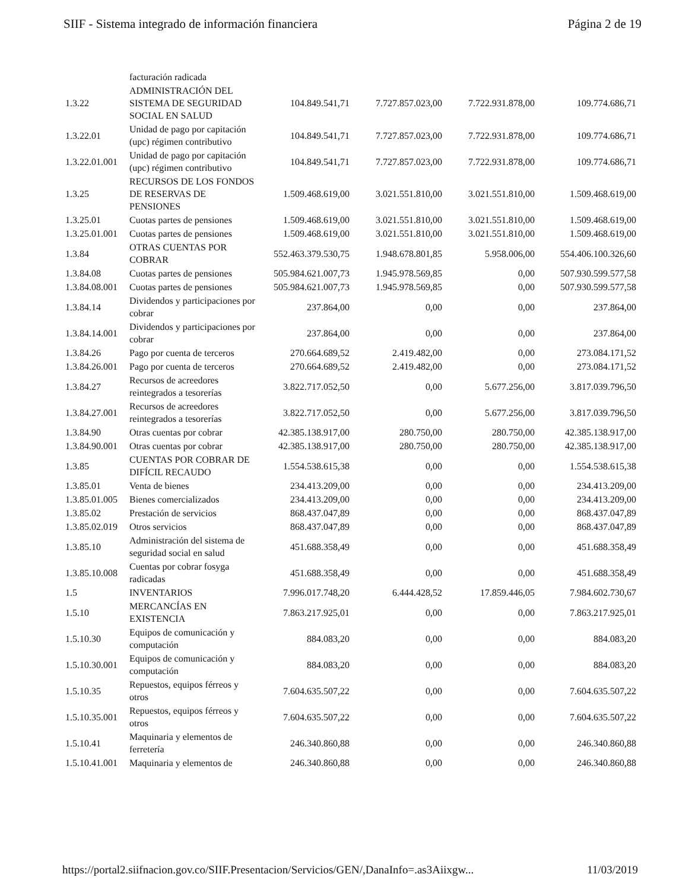SIIF - Sistema integrado de información financiera Página 2 de 19
| | facturación radicada | | | | |
| 1.3.22 | ADMINISTRACIÓN DEL SISTEMA DE SEGURIDAD SOCIAL EN SALUD | 104.849.541,71 | 7.727.857.023,00 | 7.722.931.878,00 | 109.774.686,71 |
| 1.3.22.01 | Unidad de pago por capitación (upc) régimen contributivo | 104.849.541,71 | 7.727.857.023,00 | 7.722.931.878,00 | 109.774.686,71 |
| 1.3.22.01.001 | Unidad de pago por capitación (upc) régimen contributivo | 104.849.541,71 | 7.727.857.023,00 | 7.722.931.878,00 | 109.774.686,71 |
| 1.3.25 | RECURSOS DE LOS FONDOS DE RESERVAS DE PENSIONES | 1.509.468.619,00 | 3.021.551.810,00 | 3.021.551.810,00 | 1.509.468.619,00 |
| 1.3.25.01 | Cuotas partes de pensiones | 1.509.468.619,00 | 3.021.551.810,00 | 3.021.551.810,00 | 1.509.468.619,00 |
| 1.3.25.01.001 | Cuotas partes de pensiones | 1.509.468.619,00 | 3.021.551.810,00 | 3.021.551.810,00 | 1.509.468.619,00 |
| 1.3.84 | OTRAS CUENTAS POR COBRAR | 552.463.379.530,75 | 1.948.678.801,85 | 5.958.006,00 | 554.406.100.326,60 |
| 1.3.84.08 | Cuotas partes de pensiones | 505.984.621.007,73 | 1.945.978.569,85 | 0,00 | 507.930.599.577,58 |
| 1.3.84.08.001 | Cuotas partes de pensiones | 505.984.621.007,73 | 1.945.978.569,85 | 0,00 | 507.930.599.577,58 |
| 1.3.84.14 | Dividendos y participaciones por cobrar | 237.864,00 | 0,00 | 0,00 | 237.864,00 |
| 1.3.84.14.001 | Dividendos y participaciones por cobrar | 237.864,00 | 0,00 | 0,00 | 237.864,00 |
| 1.3.84.26 | Pago por cuenta de terceros | 270.664.689,52 | 2.419.482,00 | 0,00 | 273.084.171,52 |
| 1.3.84.26.001 | Pago por cuenta de terceros | 270.664.689,52 | 2.419.482,00 | 0,00 | 273.084.171,52 |
| 1.3.84.27 | Recursos de acreedores reintegrados a tesorerías | 3.822.717.052,50 | 0,00 | 5.677.256,00 | 3.817.039.796,50 |
| 1.3.84.27.001 | Recursos de acreedores reintegrados a tesorerías | 3.822.717.052,50 | 0,00 | 5.677.256,00 | 3.817.039.796,50 |
| 1.3.84.90 | Otras cuentas por cobrar | 42.385.138.917,00 | 280.750,00 | 280.750,00 | 42.385.138.917,00 |
| 1.3.84.90.001 | Otras cuentas por cobrar | 42.385.138.917,00 | 280.750,00 | 280.750,00 | 42.385.138.917,00 |
| 1.3.85 | CUENTAS POR COBRAR DE DIFÍCIL RECAUDO | 1.554.538.615,38 | 0,00 | 0,00 | 1.554.538.615,38 |
| 1.3.85.01 | Venta de bienes | 234.413.209,00 | 0,00 | 0,00 | 234.413.209,00 |
| 1.3.85.01.005 | Bienes comercializados | 234.413.209,00 | 0,00 | 0,00 | 234.413.209,00 |
| 1.3.85.02 | Prestación de servicios | 868.437.047,89 | 0,00 | 0,00 | 868.437.047,89 |
| 1.3.85.02.019 | Otros servicios | 868.437.047,89 | 0,00 | 0,00 | 868.437.047,89 |
| 1.3.85.10 | Administración del sistema de seguridad social en salud | 451.688.358,49 | 0,00 | 0,00 | 451.688.358,49 |
| 1.3.85.10.008 | Cuentas por cobrar fosyga radicadas | 451.688.358,49 | 0,00 | 0,00 | 451.688.358,49 |
| 1.5 | INVENTARIOS | 7.996.017.748,20 | 6.444.428,52 | 17.859.446,05 | 7.984.602.730,67 |
| 1.5.10 | MERCANCÍAS EN EXISTENCIA | 7.863.217.925,01 | 0,00 | 0,00 | 7.863.217.925,01 |
| 1.5.10.30 | Equipos de comunicación y computación | 884.083,20 | 0,00 | 0,00 | 884.083,20 |
| 1.5.10.30.001 | Equipos de comunicación y computación | 884.083,20 | 0,00 | 0,00 | 884.083,20 |
| 1.5.10.35 | Repuestos, equipos férreos y otros | 7.604.635.507,22 | 0,00 | 0,00 | 7.604.635.507,22 |
| 1.5.10.35.001 | Repuestos, equipos férreos y otros | 7.604.635.507,22 | 0,00 | 0,00 | 7.604.635.507,22 |
| 1.5.10.41 | Maquinaria y elementos de ferretería | 246.340.860,88 | 0,00 | 0,00 | 246.340.860,88 |
| 1.5.10.41.001 | Maquinaria y elementos de | 246.340.860,88 | 0,00 | 0,00 | 246.340.860,88 |
https://portal2.siifnacion.gov.co/SIIF.Presentacion/Servicios/GEN/,DanaInfo=.as3Aiixgw... 11/03/2019